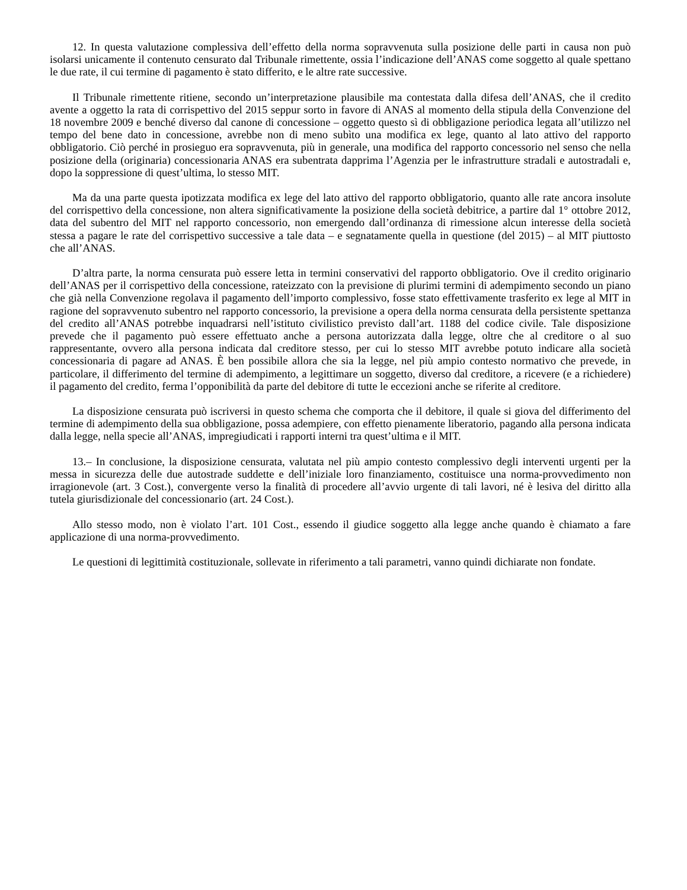12. In questa valutazione complessiva dell’effetto della norma sopravvenuta sulla posizione delle parti in causa non può isolarsi unicamente il contenuto censurato dal Tribunale rimettente, ossia l’indicazione dell’ANAS come soggetto al quale spettano le due rate, il cui termine di pagamento è stato differito, e le altre rate successive.
Il Tribunale rimettente ritiene, secondo un’interpretazione plausibile ma contestata dalla difesa dell’ANAS, che il credito avente a oggetto la rata di corrispettivo del 2015 seppur sorto in favore di ANAS al momento della stipula della Convenzione del 18 novembre 2009 e benché diverso dal canone di concessione – oggetto questo sì di obbligazione periodica legata all’utilizzo nel tempo del bene dato in concessione, avrebbe non di meno subìto una modifica ex lege, quanto al lato attivo del rapporto obbligatorio. Ciò perché in prosieguo era sopravvenuta, più in generale, una modifica del rapporto concessorio nel senso che nella posizione della (originaria) concessionaria ANAS era subentrata dapprima l’Agenzia per le infrastrutture stradali e autostradali e, dopo la soppressione di quest’ultima, lo stesso MIT.
Ma da una parte questa ipotizzata modifica ex lege del lato attivo del rapporto obbligatorio, quanto alle rate ancora insolute del corrispettivo della concessione, non altera significativamente la posizione della società debitrice, a partire dal 1° ottobre 2012, data del subentro del MIT nel rapporto concessorio, non emergendo dall’ordinanza di rimessione alcun interesse della società stessa a pagare le rate del corrispettivo successive a tale data – e segnatamente quella in questione (del 2015) – al MIT piuttosto che all’ANAS.
D’altra parte, la norma censurata può essere letta in termini conservativi del rapporto obbligatorio. Ove il credito originario dell’ANAS per il corrispettivo della concessione, rateizzato con la previsione di plurimi termini di adempimento secondo un piano che già nella Convenzione regolava il pagamento dell’importo complessivo, fosse stato effettivamente trasferito ex lege al MIT in ragione del sopravvenuto subentro nel rapporto concessorio, la previsione a opera della norma censurata della persistente spettanza del credito all’ANAS potrebbe inquadrarsi nell’istituto civilistico previsto dall’art. 1188 del codice civile. Tale disposizione prevede che il pagamento può essere effettuato anche a persona autorizzata dalla legge, oltre che al creditore o al suo rappresentante, ovvero alla persona indicata dal creditore stesso, per cui lo stesso MIT avrebbe potuto indicare alla società concessionaria di pagare ad ANAS. È ben possibile allora che sia la legge, nel più ampio contesto normativo che prevede, in particolare, il differimento del termine di adempimento, a legittimare un soggetto, diverso dal creditore, a ricevere (e a richiedere) il pagamento del credito, ferma l’opponibilità da parte del debitore di tutte le eccezioni anche se riferite al creditore.
La disposizione censurata può iscriversi in questo schema che comporta che il debitore, il quale si giova del differimento del termine di adempimento della sua obbligazione, possa adempiere, con effetto pienamente liberatorio, pagando alla persona indicata dalla legge, nella specie all’ANAS, impregiudicati i rapporti interni tra quest’ultima e il MIT.
13.– In conclusione, la disposizione censurata, valutata nel più ampio contesto complessivo degli interventi urgenti per la messa in sicurezza delle due autostrade suddette e dell’iniziale loro finanziamento, costituisce una norma-provvedimento non irragionevole (art. 3 Cost.), convergente verso la finalità di procedere all’avvio urgente di tali lavori, né è lesiva del diritto alla tutela giurisdizionale del concessionario (art. 24 Cost.).
Allo stesso modo, non è violato l’art. 101 Cost., essendo il giudice soggetto alla legge anche quando è chiamato a fare applicazione di una norma-provvedimento.
Le questioni di legittimità costituzionale, sollevate in riferimento a tali parametri, vanno quindi dichiarate non fondate.